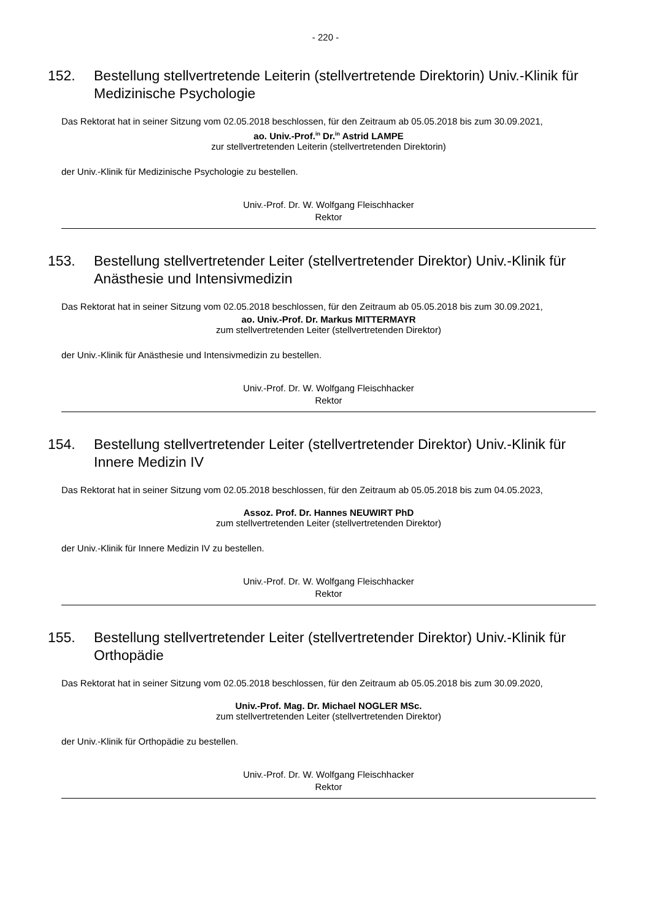- 220 -
152. Bestellung stellvertretende Leiterin (stellvertretende Direktorin) Univ.-Klinik für Medizinische Psychologie
Das Rektorat hat in seiner Sitzung vom 02.05.2018 beschlossen, für den Zeitraum ab 05.05.2018 bis zum 30.09.2021,
ao. Univ.-Prof.<sup>in</sup> Dr.<sup>in</sup> Astrid LAMPE
zur stellvertretenden Leiterin (stellvertretenden Direktorin)
der Univ.-Klinik für Medizinische Psychologie zu bestellen.
Univ.-Prof. Dr. W. Wolfgang Fleischhacker
Rektor
153. Bestellung stellvertretender Leiter (stellvertretender Direktor) Univ.-Klinik für Anästhesie und Intensivmedizin
Das Rektorat hat in seiner Sitzung vom 02.05.2018 beschlossen, für den Zeitraum ab 05.05.2018 bis zum 30.09.2021,
ao. Univ.-Prof. Dr. Markus MITTERMAYR
zum stellvertretenden Leiter (stellvertretenden Direktor)
der Univ.-Klinik für Anästhesie und Intensivmedizin zu bestellen.
Univ.-Prof. Dr. W. Wolfgang Fleischhacker
Rektor
154. Bestellung stellvertretender Leiter (stellvertretender Direktor) Univ.-Klinik für Innere Medizin IV
Das Rektorat hat in seiner Sitzung vom 02.05.2018 beschlossen, für den Zeitraum ab 05.05.2018 bis zum 04.05.2023,
Assoz. Prof. Dr. Hannes NEUWIRT PhD
zum stellvertretenden Leiter (stellvertretenden Direktor)
der Univ.-Klinik für Innere Medizin IV zu bestellen.
Univ.-Prof. Dr. W. Wolfgang Fleischhacker
Rektor
155. Bestellung stellvertretender Leiter (stellvertretender Direktor) Univ.-Klinik für Orthopädie
Das Rektorat hat in seiner Sitzung vom 02.05.2018 beschlossen, für den Zeitraum ab 05.05.2018 bis zum 30.09.2020,
Univ.-Prof. Mag. Dr. Michael NOGLER MSc.
zum stellvertretenden Leiter (stellvertretenden Direktor)
der Univ.-Klinik für Orthopädie zu bestellen.
Univ.-Prof. Dr. W. Wolfgang Fleischhacker
Rektor